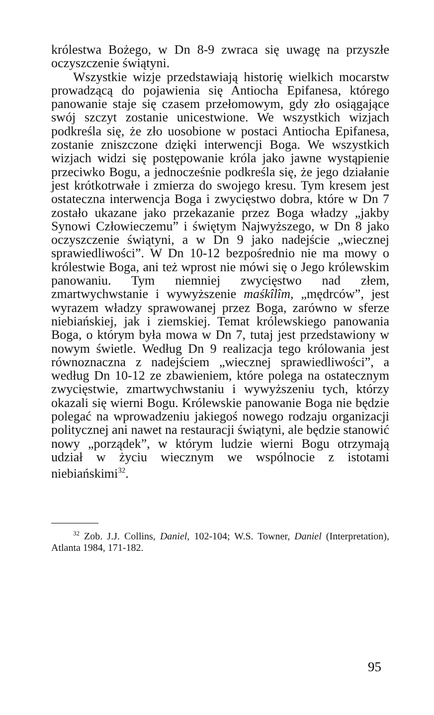królestwa Bożego, w Dn 8-9 zwraca się uwagę na przyszłe oczyszczenie świątyni.
Wszystkie wizje przedstawiają historię wielkich mocarstw prowadzącą do pojawienia się Antiocha Epifanesa, którego panowanie staje się czasem przełomowym, gdy zło osiągające swój szczyt zostanie unicestwione. We wszystkich wizjach podkreśla się, że zło uosobione w postaci Antiocha Epifanesa, zostanie zniszczone dzięki interwencji Boga. We wszystkich wizjach widzi się postępowanie króla jako jawne wystąpienie przeciwko Bogu, a jednocześnie podkreśla się, że jego działanie jest krótkotrwałe i zmierza do swojego kresu. Tym kresem jest ostateczna interwencja Boga i zwycięstwo dobra, które w Dn 7 zostało ukazane jako przekazanie przez Boga władzy „jakby Synowi Człowieczemu” i świętym Najwyższego, w Dn 8 jako oczyszczenie świątyni, a w Dn 9 jako nadejście „wiecznej sprawiedliwości”. W Dn 10-12 bezpośrednio nie ma mowy o królestwie Boga, ani też wprost nie mówi się o Jego królewskim panowaniu. Tym niemniej zwycięstwo nad złem, zmartwychwstanie i wywyższenie maśkîlîm, „mędrców”, jest wyrazem władzy sprawowanej przez Boga, zarówno w sferze niebiańskiej, jak i ziemskiej. Temat królewskiego panowania Boga, o którym była mowa w Dn 7, tutaj jest przedstawiony w nowym świetle. Według Dn 9 realizacja tego królowania jest równoznaczna z nadejściem „wiecznej sprawiedliwości”, a według Dn 10-12 ze zbawieniem, które polega na ostatecznym zwycięstwie, zmartwychwstaniu i wywyższeniu tych, którzy okazali się wierni Bogu. Królewskie panowanie Boga nie będzie polegać na wprowadzeniu jakiegoś nowego rodzaju organizacji politycznej ani nawet na restauracji świątyni, ale będzie stanowić nowy „porządek”, w którym ludzie wierni Bogu otrzymają udział w życiu wiecznym we wspólnocie z istotami niebiańskimi<sup>32</sup>.
<sup>32</sup> Zob. J.J. Collins, Daniel, 102-104; W.S. Towner, Daniel (Interpretation), Atlanta 1984, 171-182.
95